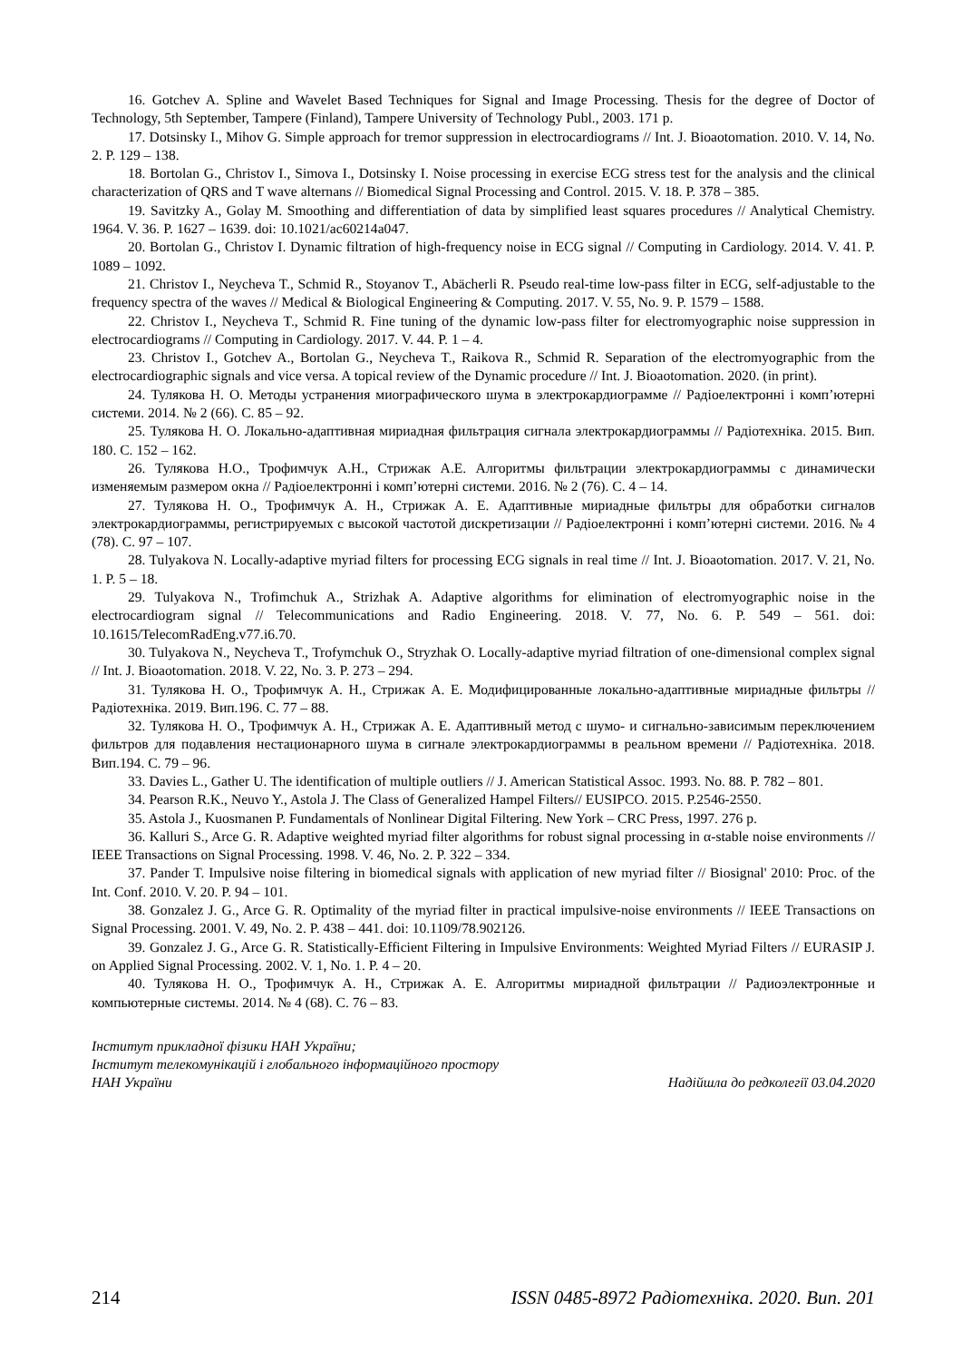16. Gotchev A. Spline and Wavelet Based Techniques for Signal and Image Processing. Thesis for the degree of Doctor of Technology, 5th September, Tampere (Finland), Tampere University of Technology Publ., 2003. 171 p.
17. Dotsinsky I., Mihov G. Simple approach for tremor suppression in electrocardiograms // Int. J. Bioaotomation. 2010. V. 14, No. 2. P. 129 – 138.
18. Bortolan G., Christov I., Simova I., Dotsinsky I. Noise processing in exercise ECG stress test for the analysis and the clinical characterization of QRS and T wave alternans // Biomedical Signal Processing and Control. 2015. V. 18. P. 378 – 385.
19. Savitzky A., Golay M. Smoothing and differentiation of data by simplified least squares procedures // Analytical Chemistry. 1964. V. 36. P. 1627 – 1639. doi: 10.1021/ac60214a047.
20. Bortolan G., Christov I. Dynamic filtration of high-frequency noise in ECG signal // Computing in Cardiology. 2014. V. 41. P. 1089 – 1092.
21. Christov I., Neycheva T., Schmid R., Stoyanov T., Abächerli R. Pseudo real-time low-pass filter in ECG, self-adjustable to the frequency spectra of the waves // Medical & Biological Engineering & Computing. 2017. V. 55, No. 9. P. 1579 – 1588.
22. Christov I., Neycheva T., Schmid R. Fine tuning of the dynamic low-pass filter for electromyographic noise suppression in electrocardiograms // Computing in Cardiology. 2017. V. 44. P. 1 – 4.
23. Christov I., Gotchev A., Bortolan G., Neycheva T., Raikova R., Schmid R. Separation of the electromyographic from the electrocardiographic signals and vice versa. A topical review of the Dynamic procedure // Int. J. Bioaotomation. 2020. (in print).
24. Тулякова Н. О. Методы устранения миографического шума в электрокардиограмме // Радіоелектронні і комп’ютерні системи. 2014. № 2 (66). С. 85 – 92.
25. Тулякова Н. О. Локально-адаптивная мириадная фильтрация сигнала электрокардиограммы // Радіотехніка. 2015. Вип. 180. С. 152 – 162.
26. Тулякова Н.О., Трофимчук А.Н., Стрижак А.Е. Алгоритмы фильтрации электрокардиограммы с динамически изменяемым размером окна // Радіоелектронні і комп’ютерні системи. 2016. № 2 (76). С. 4 – 14.
27. Тулякова Н. О., Трофимчук А. Н., Стрижак А. Е. Адаптивные мириадные фильтры для обработки сигналов электрокардиограммы, регистрируемых с высокой частотой дискретизации // Радіоелектронні і комп’ютерні системи. 2016. № 4 (78). С. 97 – 107.
28. Tulyakova N. Locally-adaptive myriad filters for processing ECG signals in real time // Int. J. Bioaotomation. 2017. V. 21, No. 1. P. 5 – 18.
29. Tulyakova N., Trofimchuk A., Strizhak A. Adaptive algorithms for elimination of electromyographic noise in the electrocardiogram signal // Telecommunications and Radio Engineering. 2018. V. 77, No. 6. P. 549 – 561. doi: 10.1615/TelecomRadEng.v77.i6.70.
30. Tulyakova N., Neycheva T., Trofymchuk O., Stryzhak O. Locally-adaptive myriad filtration of one-dimensional complex signal // Int. J. Bioaotomation. 2018. V. 22, No. 3. P. 273 – 294.
31. Тулякова Н. О., Трофимчук А. Н., Стрижак А. Е. Модифицированные локально-адаптивные мириадные фильтры // Радіотехніка. 2019. Вип.196. С. 77 – 88.
32. Тулякова Н. О., Трофимчук А. Н., Стрижак А. Е. Адаптивный метод с шумо- и сигнально-зависимым переключением фильтров для подавления нестационарного шума в сигнале электрокардиограммы в реальном времени // Радіотехніка. 2018. Вип.194. С. 79 – 96.
33. Davies L., Gather U. The identification of multiple outliers // J. American Statistical Assoc. 1993. No. 88. P. 782 – 801.
34. Pearson R.K., Neuvo Y., Astola J. The Class of Generalized Hampel Filters// EUSIPCO. 2015. P.2546-2550.
35. Astola J., Kuosmanen P. Fundamentals of Nonlinear Digital Filtering. New York – CRC Press, 1997. 276 p.
36. Kalluri S., Arce G. R. Adaptive weighted myriad filter algorithms for robust signal processing in α-stable noise environments // IEEE Transactions on Signal Processing. 1998. V. 46, No. 2. P. 322 – 334.
37. Pander T. Impulsive noise filtering in biomedical signals with application of new myriad filter // Biosignal' 2010: Proc. of the Int. Conf. 2010. V. 20. P. 94 – 101.
38. Gonzalez J. G., Arce G. R. Optimality of the myriad filter in practical impulsive-noise environments // IEEE Transactions on Signal Processing. 2001. V. 49, No. 2. P. 438 – 441. doi: 10.1109/78.902126.
39. Gonzalez J. G., Arce G. R. Statistically-Efficient Filtering in Impulsive Environments: Weighted Myriad Filters // EURASIP J. on Applied Signal Processing. 2002. V. 1, No. 1. P. 4 – 20.
40. Тулякова Н. О., Трофимчук А. Н., Стрижак А. Е. Алгоритмы мириадной фильтрации // Радиоэлектронные и компьютерные системы. 2014. № 4 (68). С. 76 – 83.
Інститут прикладної фізики НАН України;
Інститут телекомунікацій і глобального інформаційного простору
НАН України Надійшла до редколегії 03.04.2020
214 ISSN 0485-8972 Радіотехніка. 2020. Вип. 201